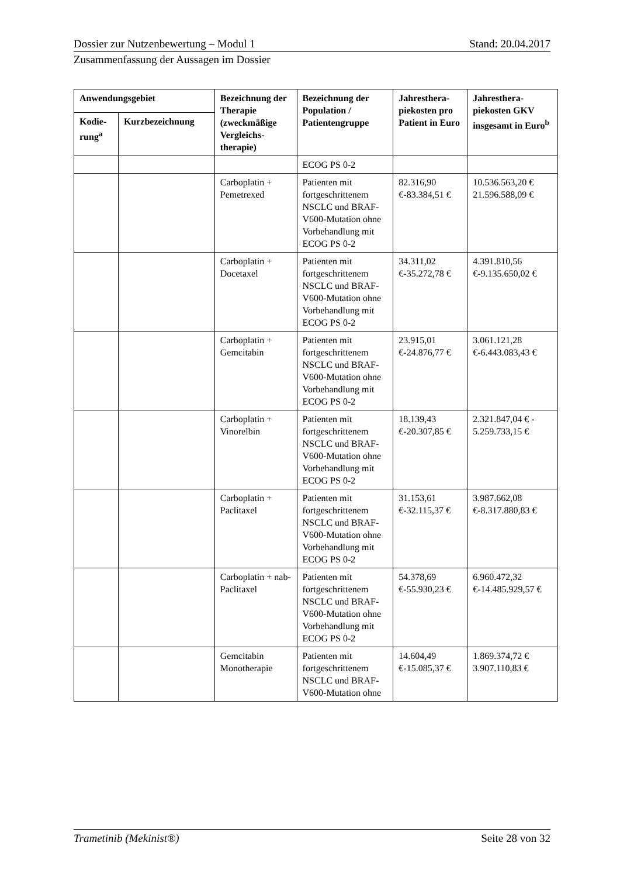Dossier zur Nutzenbewertung – Modul 1 Stand: 20.04.2017
Zusammenfassung der Aussagen im Dossier
| Anwendungsgebiet | | Bezeichnung der Therapie (zweckmäßige Vergleichs-therapie) | Bezeichnung der Population / Patientengruppe | Jahresthera-piekosten pro Patient in Euro | Jahresthera-piekosten GKV insgesamt in Euro<sup>b</sup> |
| --- | --- | --- | --- | --- | --- |
| Kodie-rung<sup>a</sup> | Kurzbezeichnung | | | | |
| | | | ECOG PS 0-2 | | |
| | | Carboplatin + Pemetrexed | Patienten mit fortgeschrittenem NSCLC und BRAF-V600-Mutation ohne Vorbehandlung mit ECOG PS 0-2 | 82.316,90 €-83.384,51 € | 10.536.563,20 € 21.596.588,09 € |
| | | Carboplatin + Docetaxel | Patienten mit fortgeschrittenem NSCLC und BRAF-V600-Mutation ohne Vorbehandlung mit ECOG PS 0-2 | 34.311,02 €-35.272,78 € | 4.391.810,56 €-9.135.650,02 € |
| | | Carboplatin + Gemcitabin | Patienten mit fortgeschrittenem NSCLC und BRAF-V600-Mutation ohne Vorbehandlung mit ECOG PS 0-2 | 23.915,01 €-24.876,77 € | 3.061.121,28 €-6.443.083,43 € |
| | | Carboplatin + Vinorelbin | Patienten mit fortgeschrittenem NSCLC und BRAF-V600-Mutation ohne Vorbehandlung mit ECOG PS 0-2 | 18.139,43 €-20.307,85 € | 2.321.847,04 € - 5.259.733,15 € |
| | | Carboplatin + Paclitaxel | Patienten mit fortgeschrittenem NSCLC und BRAF-V600-Mutation ohne Vorbehandlung mit ECOG PS 0-2 | 31.153,61 €-32.115,37 € | 3.987.662,08 €-8.317.880,83 € |
| | | Carboplatin + nab-Paclitaxel | Patienten mit fortgeschrittenem NSCLC und BRAF-V600-Mutation ohne Vorbehandlung mit ECOG PS 0-2 | 54.378,69 €-55.930,23 € | 6.960.472,32 €-14.485.929,57 € |
| | | Gemcitabin Monotherapie | Patienten mit fortgeschrittenem NSCLC und BRAF-V600-Mutation ohne | 14.604,49 €-15.085,37 € | 1.869.374,72 € 3.907.110,83 € |
Trametinib (Mekinist®) Seite 28 von 32